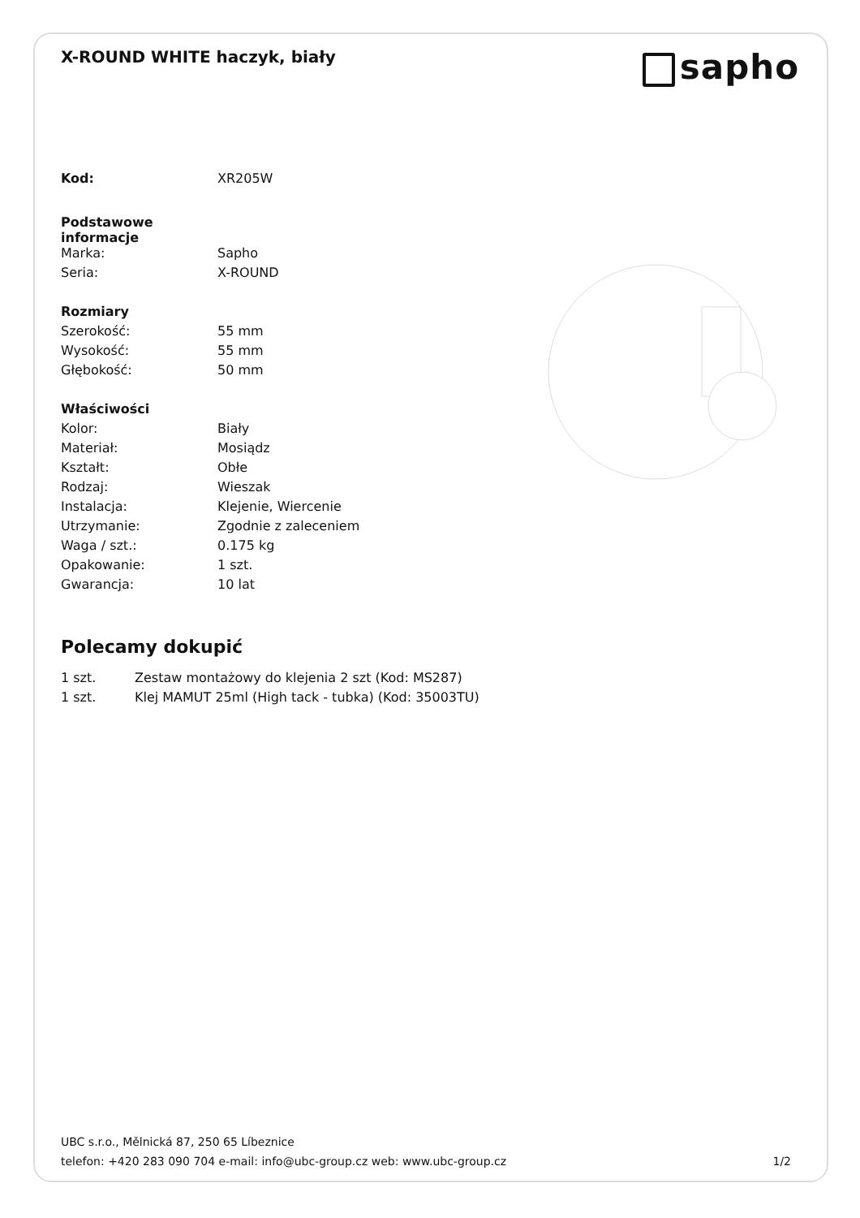X-ROUND WHITE haczyk, biały
sapho
| Kod: | XR205W |
| Podstawowe informacje | |
| Marka: | Sapho |
| Seria: | X-ROUND |
| Rozmiary | |
| Szerokość: | 55 mm |
| Wysokość: | 55 mm |
| Głębokość: | 50 mm |
| Właściwości | |
| Kolor: | Biały |
| Materiał: | Mosiądz |
| Kształt: | Obłe |
| Rodzaj: | Wieszak |
| Instalacja: | Klejenie, Wiercenie |
| Utrzymanie: | Zgodnie z zaleceniem |
| Waga / szt.: | 0.175 kg |
| Opakowanie: | 1 szt. |
| Gwarancja: | 10 lat |
Polecamy dokupić
| 1 szt. | Zestaw montażowy do klejenia 2 szt (Kod: MS287) |
| 1 szt. | Klej MAMUT 25ml (High tack - tubka) (Kod: 35003TU) |
UBC s.r.o., Mělnická 87, 250 65 Líbeznice
telefon: +420 283 090 704 e-mail: info@ubc-group.cz web: www.ubc-group.cz 1/2